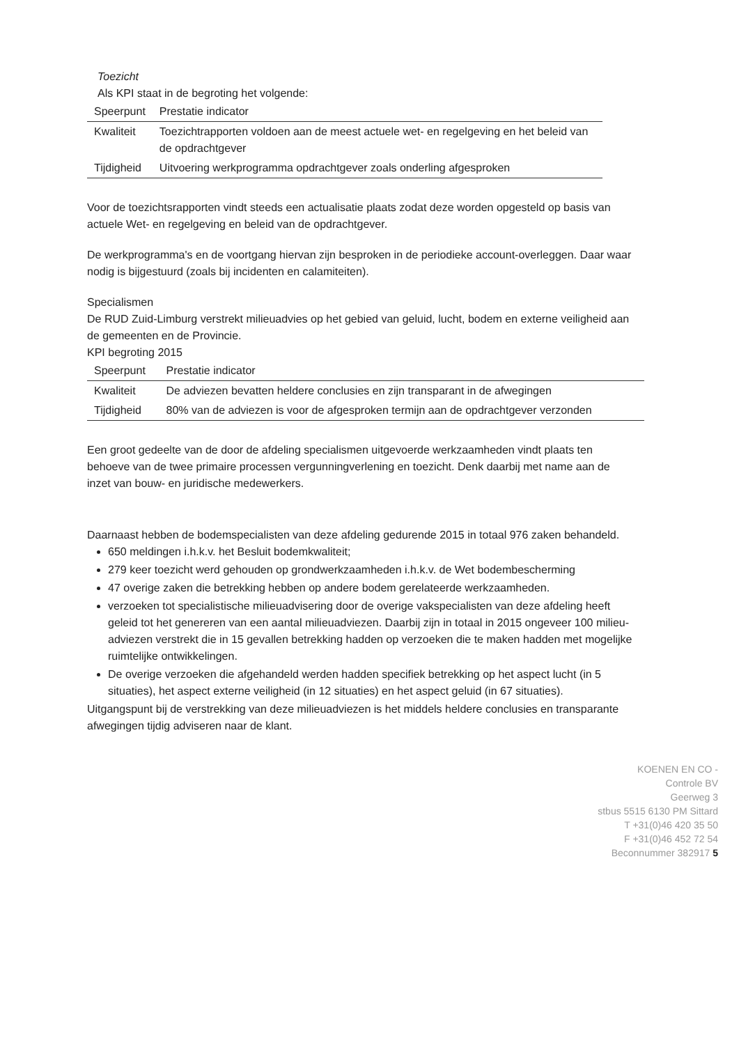Toezicht
Als KPI staat in de begroting het volgende:
| Speerpunt | Prestatie indicator |
| --- | --- |
| Kwaliteit | Toezichtrapporten voldoen aan de meest actuele wet- en regelgeving en het beleid van de opdrachtgever |
| Tijdigheid | Uitvoering werkprogramma opdrachtgever zoals onderling afgesproken |
Voor de toezichtsrapporten vindt steeds een actualisatie plaats zodat deze worden opgesteld op basis van actuele Wet- en regelgeving en beleid van de opdrachtgever.
De werkprogramma's en de voortgang hiervan zijn besproken in de periodieke account-overleggen. Daar waar nodig is bijgestuurd (zoals bij incidenten en calamiteiten).
Specialismen
De RUD Zuid-Limburg verstrekt milieuadvies op het gebied van geluid, lucht, bodem en externe veiligheid aan de gemeenten en de Provincie.
KPI begroting 2015
| Speerpunt | Prestatie indicator |
| --- | --- |
| Kwaliteit | De adviezen bevatten heldere conclusies en zijn transparant in de afwegingen |
| Tijdigheid | 80% van de adviezen is voor de afgesproken termijn aan de opdrachtgever verzonden |
Een groot gedeelte van de door de afdeling specialismen uitgevoerde werkzaamheden vindt plaats ten behoeve van de twee primaire processen vergunningverlening en toezicht. Denk daarbij met name aan de inzet van bouw- en juridische medewerkers.
Daarnaast hebben de bodemspecialisten van deze afdeling gedurende 2015 in totaal 976 zaken behandeld.
650 meldingen i.h.k.v. het Besluit bodemkwaliteit;
279 keer toezicht werd gehouden op grondwerkzaamheden i.h.k.v. de Wet bodembescherming
47 overige zaken die betrekking hebben op andere bodem gerelateerde werkzaamheden.
verzoeken tot specialistische milieuadvisering door de overige vakspecialisten van deze afdeling heeft geleid tot het genereren van een aantal milieuadviezen. Daarbij zijn in totaal in 2015 ongeveer 100 milieu-adviezen verstrekt die in 15 gevallen betrekking hadden op verzoeken die te maken hadden met mogelijke ruimtelijke ontwikkelingen.
De overige verzoeken die afgehandeld werden hadden specifiek betrekking op het aspect lucht (in 5 situaties), het aspect externe veiligheid (in 12 situaties) en het aspect geluid (in 67 situaties).
Uitgangspunt bij de verstrekking van deze milieuadviezen is het middels heldere conclusies en transparante afwegingen tijdig adviseren naar de klant.
KOENEN EN CO -
Controle BV
Geerweg 3
stbus 5515 6130 PM Sittard
T +31(0)46 420 35 50
F +31(0)46 452 72 54
Beconnummer 382917 5